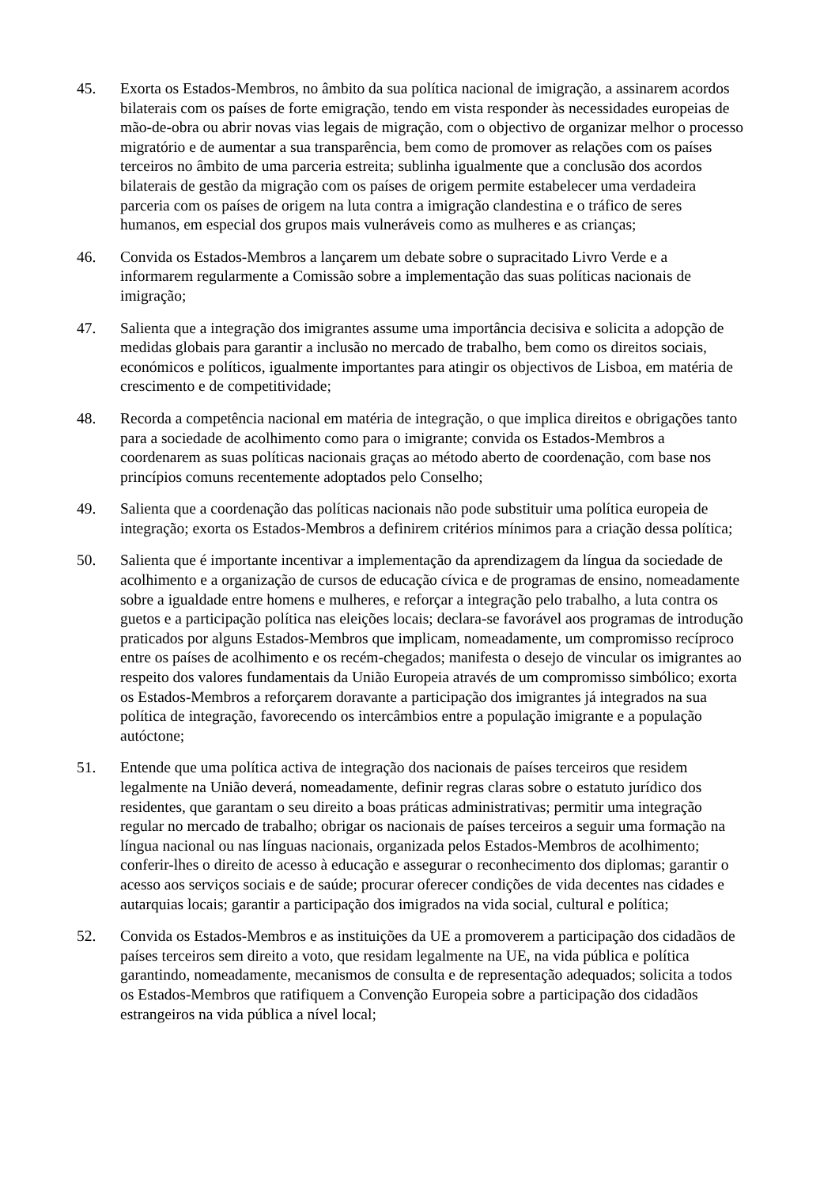45. Exorta os Estados-Membros, no âmbito da sua política nacional de imigração, a assinarem acordos bilaterais com os países de forte emigração, tendo em vista responder às necessidades europeias de mão-de-obra ou abrir novas vias legais de migração, com o objectivo de organizar melhor o processo migratório e de aumentar a sua transparência, bem como de promover as relações com os países terceiros no âmbito de uma parceria estreita; sublinha igualmente que a conclusão dos acordos bilaterais de gestão da migração com os países de origem permite estabelecer uma verdadeira parceria com os países de origem na luta contra a imigração clandestina e o tráfico de seres humanos, em especial dos grupos mais vulneráveis como as mulheres e as crianças;
46. Convida os Estados-Membros a lançarem um debate sobre o supracitado Livro Verde e a informarem regularmente a Comissão sobre a implementação das suas políticas nacionais de imigração;
47. Salienta que a integração dos imigrantes assume uma importância decisiva e solicita a adopção de medidas globais para garantir a inclusão no mercado de trabalho, bem como os direitos sociais, económicos e políticos, igualmente importantes para atingir os objectivos de Lisboa, em matéria de crescimento e de competitividade;
48. Recorda a competência nacional em matéria de integração, o que implica direitos e obrigações tanto para a sociedade de acolhimento como para o imigrante; convida os Estados-Membros a coordenarem as suas políticas nacionais graças ao método aberto de coordenação, com base nos princípios comuns recentemente adoptados pelo Conselho;
49. Salienta que a coordenação das políticas nacionais não pode substituir uma política europeia de integração; exorta os Estados-Membros a definirem critérios mínimos para a criação dessa política;
50. Salienta que é importante incentivar a implementação da aprendizagem da língua da sociedade de acolhimento e a organização de cursos de educação cívica e de programas de ensino, nomeadamente sobre a igualdade entre homens e mulheres, e reforçar a integração pelo trabalho, a luta contra os guetos e a participação política nas eleições locais; declara-se favorável aos programas de introdução praticados por alguns Estados-Membros que implicam, nomeadamente, um compromisso recíproco entre os países de acolhimento e os recém-chegados; manifesta o desejo de vincular os imigrantes ao respeito dos valores fundamentais da União Europeia através de um compromisso simbólico; exorta os Estados-Membros a reforçarem doravante a participação dos imigrantes já integrados na sua política de integração, favorecendo os intercâmbios entre a população imigrante e a população autóctone;
51. Entende que uma política activa de integração dos nacionais de países terceiros que residem legalmente na União deverá, nomeadamente, definir regras claras sobre o estatuto jurídico dos residentes, que garantam o seu direito a boas práticas administrativas; permitir uma integração regular no mercado de trabalho; obrigar os nacionais de países terceiros a seguir uma formação na língua nacional ou nas línguas nacionais, organizada pelos Estados-Membros de acolhimento; conferir-lhes o direito de acesso à educação e assegurar o reconhecimento dos diplomas; garantir o acesso aos serviços sociais e de saúde; procurar oferecer condições de vida decentes nas cidades e autarquias locais; garantir a participação dos imigrados na vida social, cultural e política;
52. Convida os Estados-Membros e as instituições da UE a promoverem a participação dos cidadãos de países terceiros sem direito a voto, que residam legalmente na UE, na vida pública e política garantindo, nomeadamente, mecanismos de consulta e de representação adequados; solicita a todos os Estados-Membros que ratifiquem a Convenção Europeia sobre a participação dos cidadãos estrangeiros na vida pública a nível local;